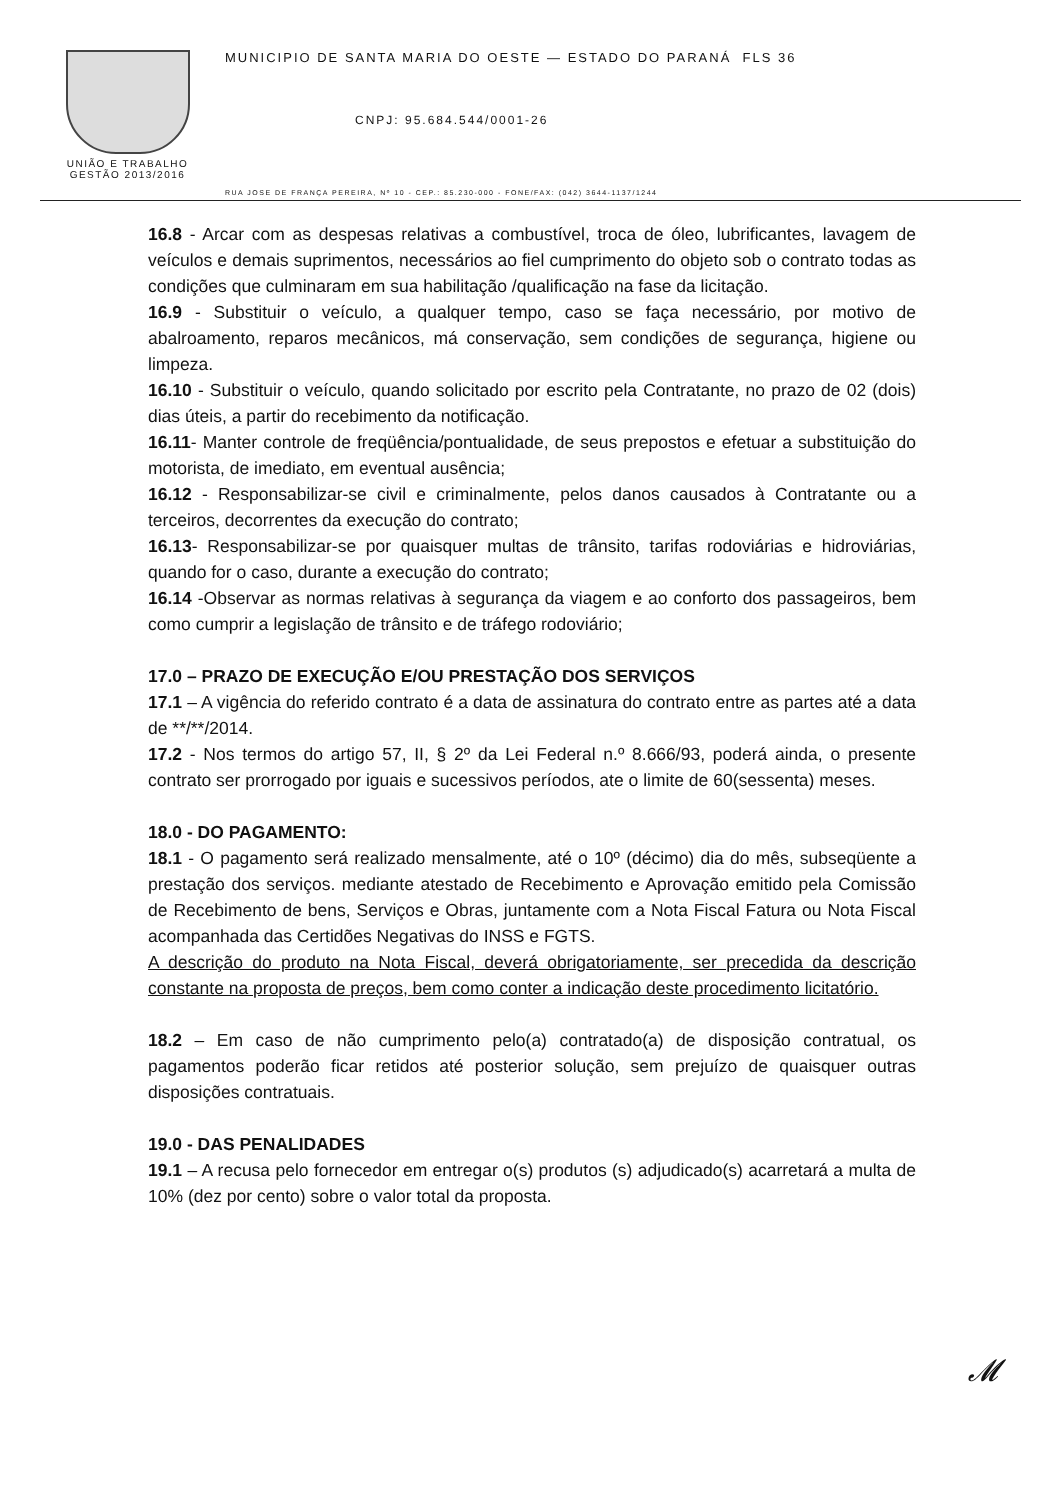UNIÃO E TRABALHO
GESTÃO 2013/2016
MUNICIPIO DE SANTA MARIA DO OESTE — ESTADO DO PARANÁ FLS 36
CNPJ: 95.684.544/0001-26
RUA JOSE DE FRANÇA PEREIRA, Nº 10 - CEP.: 85.230-000 - FONE/FAX: (042) 3644-1137/1244
16.8 - Arcar com as despesas relativas a combustível, troca de óleo, lubrificantes, lavagem de veículos e demais suprimentos, necessários ao fiel cumprimento do objeto sob o contrato todas as condições que culminaram em sua habilitação /qualificação na fase da licitação.
16.9 - Substituir o veículo, a qualquer tempo, caso se faça necessário, por motivo de abalroamento, reparos mecânicos, má conservação, sem condições de segurança, higiene ou limpeza.
16.10 - Substituir o veículo, quando solicitado por escrito pela Contratante, no prazo de 02 (dois) dias úteis, a partir do recebimento da notificação.
16.11- Manter controle de freqüência/pontualidade, de seus prepostos e efetuar a substituição do motorista, de imediato, em eventual ausência;
16.12 - Responsabilizar-se civil e criminalmente, pelos danos causados à Contratante ou a terceiros, decorrentes da execução do contrato;
16.13- Responsabilizar-se por quaisquer multas de trânsito, tarifas rodoviárias e hidroviárias, quando for o caso, durante a execução do contrato;
16.14 -Observar as normas relativas à segurança da viagem e ao conforto dos passageiros, bem como cumprir a legislação de trânsito e de tráfego rodoviário;
17.0 – PRAZO DE EXECUÇÃO E/OU PRESTAÇÃO DOS SERVIÇOS
17.1 – A vigência do referido contrato é a data de assinatura do contrato entre as partes até a data de **/**/2014.
17.2 - Nos termos do artigo 57, II, § 2º da Lei Federal n.º 8.666/93, poderá ainda, o presente contrato ser prorrogado por iguais e sucessivos períodos, ate o limite de 60(sessenta) meses.
18.0 - DO PAGAMENTO:
18.1 - O pagamento será realizado mensalmente, até o 10º (décimo) dia do mês, subseqüente a prestação dos serviços. mediante atestado de Recebimento e Aprovação emitido pela Comissão de Recebimento de bens, Serviços e Obras, juntamente com a Nota Fiscal Fatura ou Nota Fiscal acompanhada das Certidões Negativas do INSS e FGTS.
A descrição do produto na Nota Fiscal, deverá obrigatoriamente, ser precedida da descrição constante na proposta de preços, bem como conter a indicação deste procedimento licitatório.
18.2 – Em caso de não cumprimento pelo(a) contratado(a) de disposição contratual, os pagamentos poderão ficar retidos até posterior solução, sem prejuízo de quaisquer outras disposições contratuais.
19.0 - DAS PENALIDADES
19.1 – A recusa pelo fornecedor em entregar o(s) produtos (s) adjudicado(s) acarretará a multa de 10% (dez por cento) sobre o valor total da proposta.
𝓜